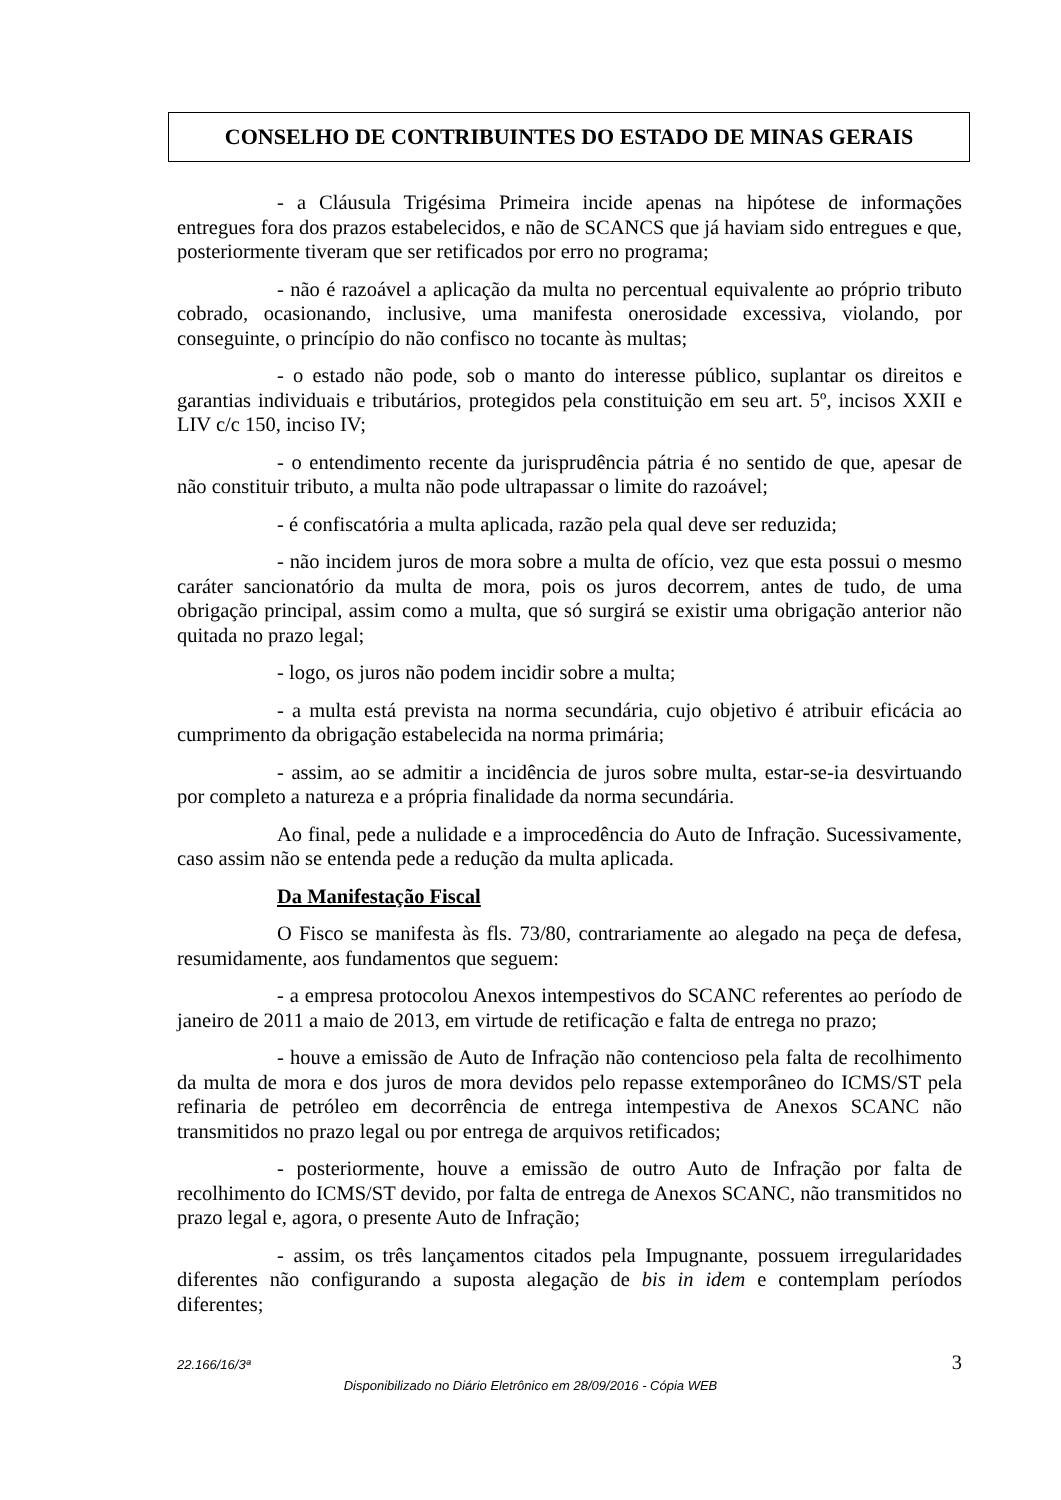CONSELHO DE CONTRIBUINTES DO ESTADO DE MINAS GERAIS
- a Cláusula Trigésima Primeira incide apenas na hipótese de informações entregues fora dos prazos estabelecidos, e não de SCANCS que já haviam sido entregues e que, posteriormente tiveram que ser retificados por erro no programa;
- não é razoável a aplicação da multa no percentual equivalente ao próprio tributo cobrado, ocasionando, inclusive, uma manifesta onerosidade excessiva, violando, por conseguinte, o princípio do não confisco no tocante às multas;
- o estado não pode, sob o manto do interesse público, suplantar os direitos e garantias individuais e tributários, protegidos pela constituição em seu art. 5º, incisos XXII e LIV c/c 150, inciso IV;
- o entendimento recente da jurisprudência pátria é no sentido de que, apesar de não constituir tributo, a multa não pode ultrapassar o limite do razoável;
- é confiscatória a multa aplicada, razão pela qual deve ser reduzida;
- não incidem juros de mora sobre a multa de ofício, vez que esta possui o mesmo caráter sancionatório da multa de mora, pois os juros decorrem, antes de tudo, de uma obrigação principal, assim como a multa, que só surgirá se existir uma obrigação anterior não quitada no prazo legal;
- logo, os juros não podem incidir sobre a multa;
- a multa está prevista na norma secundária, cujo objetivo é atribuir eficácia ao cumprimento da obrigação estabelecida na norma primária;
- assim, ao se admitir a incidência de juros sobre multa, estar-se-ia desvirtuando por completo a natureza e a própria finalidade da norma secundária.
Ao final, pede a nulidade e a improcedência do Auto de Infração. Sucessivamente, caso assim não se entenda pede a redução da multa aplicada.
Da Manifestação Fiscal
O Fisco se manifesta às fls. 73/80, contrariamente ao alegado na peça de defesa, resumidamente, aos fundamentos que seguem:
- a empresa protocolou Anexos intempestivos do SCANC referentes ao período de janeiro de 2011 a maio de 2013, em virtude de retificação e falta de entrega no prazo;
- houve a emissão de Auto de Infração não contencioso pela falta de recolhimento da multa de mora e dos juros de mora devidos pelo repasse extemporâneo do ICMS/ST pela refinaria de petróleo em decorrência de entrega intempestiva de Anexos SCANC não transmitidos no prazo legal ou por entrega de arquivos retificados;
- posteriormente, houve a emissão de outro Auto de Infração por falta de recolhimento do ICMS/ST devido, por falta de entrega de Anexos SCANC, não transmitidos no prazo legal e, agora, o presente Auto de Infração;
- assim, os três lançamentos citados pela Impugnante, possuem irregularidades diferentes não configurando a suposta alegação de bis in idem e contemplam períodos diferentes;
22.166/16/3ª 3
Disponibilizado no Diário Eletrônico em 28/09/2016 - Cópia WEB